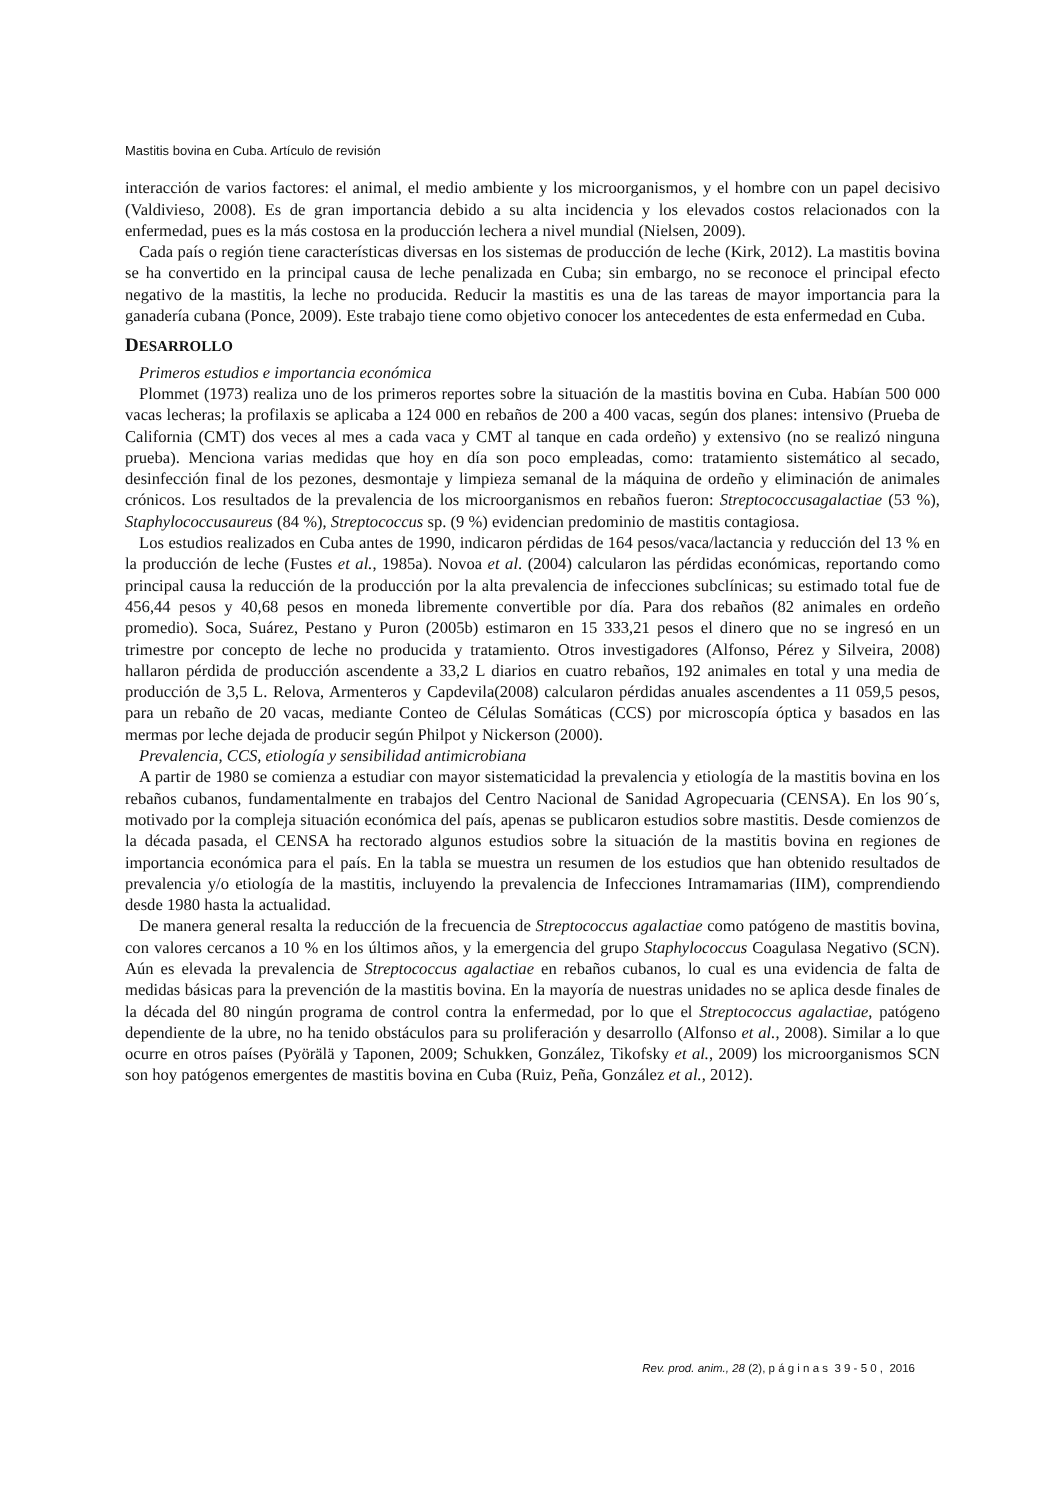Mastitis bovina en Cuba. Artículo de revisión
interacción de varios factores: el animal, el medio ambiente y los microorganismos, y el hombre con un papel decisivo (Valdivieso, 2008). Es de gran importancia debido a su alta incidencia y los elevados costos relacionados con la enfermedad, pues es la más costosa en la producción lechera a nivel mundial (Nielsen, 2009).
Cada país o región tiene características diversas en los sistemas de producción de leche (Kirk, 2012). La mastitis bovina se ha convertido en la principal causa de leche penalizada en Cuba; sin embargo, no se reconoce el principal efecto negativo de la mastitis, la leche no producida. Reducir la mastitis es una de las tareas de mayor importancia para la ganadería cubana (Ponce, 2009). Este trabajo tiene como objetivo conocer los antecedentes de esta enfermedad en Cuba.
DESARROLLO
Primeros estudios e importancia económica
Plommet (1973) realiza uno de los primeros reportes sobre la situación de la mastitis bovina en Cuba. Habían 500 000 vacas lecheras; la profilaxis se aplicaba a 124 000 en rebaños de 200 a 400 vacas, según dos planes: intensivo (Prueba de California (CMT) dos veces al mes a cada vaca y CMT al tanque en cada ordeño) y extensivo (no se realizó ninguna prueba). Menciona varias medidas que hoy en día son poco empleadas, como: tratamiento sistemático al secado, desinfección final de los pezones, desmontaje y limpieza semanal de la máquina de ordeño y eliminación de animales crónicos. Los resultados de la prevalencia de los microorganismos en rebaños fueron: Streptococcusagalactiae (53 %), Staphylococcusaureus (84 %), Streptococcus sp. (9 %) evidencian predominio de mastitis contagiosa.
Los estudios realizados en Cuba antes de 1990, indicaron pérdidas de 164 pesos/vaca/lactancia y reducción del 13 % en la producción de leche (Fustes et al., 1985a). Novoa et al. (2004) calcularon las pérdidas económicas, reportando como principal causa la reducción de la producción por la alta prevalencia de infecciones subclínicas; su estimado total fue de 456,44 pesos y 40,68 pesos en moneda libremente convertible por día. Para dos rebaños (82 animales en ordeño promedio). Soca, Suárez, Pestano y Puron (2005b) estimaron en 15 333,21 pesos el dinero que no se ingresó en un trimestre por concepto de leche no producida y tratamiento. Otros investigadores (Alfonso, Pérez y Silveira, 2008) hallaron pérdida de producción ascendente a 33,2 L diarios en cuatro rebaños, 192 animales en total y una media de producción de 3,5 L. Relova, Armenteros y Capdevila(2008) calcularon pérdidas anuales ascendentes a 11 059,5 pesos, para un rebaño de 20 vacas, mediante Conteo de Células Somáticas (CCS) por microscopía óptica y basados en las mermas por leche dejada de producir según Philpot y Nickerson (2000).
Prevalencia, CCS, etiología y sensibilidad antimicrobiana
A partir de 1980 se comienza a estudiar con mayor sistematicidad la prevalencia y etiología de la mastitis bovina en los rebaños cubanos, fundamentalmente en trabajos del Centro Nacional de Sanidad Agropecuaria (CENSA). En los 90´s, motivado por la compleja situación económica del país, apenas se publicaron estudios sobre mastitis. Desde comienzos de la década pasada, el CENSA ha rectorado algunos estudios sobre la situación de la mastitis bovina en regiones de importancia económica para el país. En la tabla se muestra un resumen de los estudios que han obtenido resultados de prevalencia y/o etiología de la mastitis, incluyendo la prevalencia de Infecciones Intramamarias (IIM), comprendiendo desde 1980 hasta la actualidad.
De manera general resalta la reducción de la frecuencia de Streptococcus agalactiae como patógeno de mastitis bovina, con valores cercanos a 10 % en los últimos años, y la emergencia del grupo Staphylococcus Coagulasa Negativo (SCN). Aún es elevada la prevalencia de Streptococcus agalactiae en rebaños cubanos, lo cual es una evidencia de falta de medidas básicas para la prevención de la mastitis bovina. En la mayoría de nuestras unidades no se aplica desde finales de la década del 80 ningún programa de control contra la enfermedad, por lo que el Streptococcus agalactiae, patógeno dependiente de la ubre, no ha tenido obstáculos para su proliferación y desarrollo (Alfonso et al., 2008). Similar a lo que ocurre en otros países (Pyörälä y Taponen, 2009; Schukken, González, Tikofsky et al., 2009) los microorganismos SCN son hoy patógenos emergentes de mastitis bovina en Cuba (Ruiz, Peña, González et al., 2012).
Rev. prod. anim., 28 (2), p á g i n a s 3 9 - 5 0 , 2016